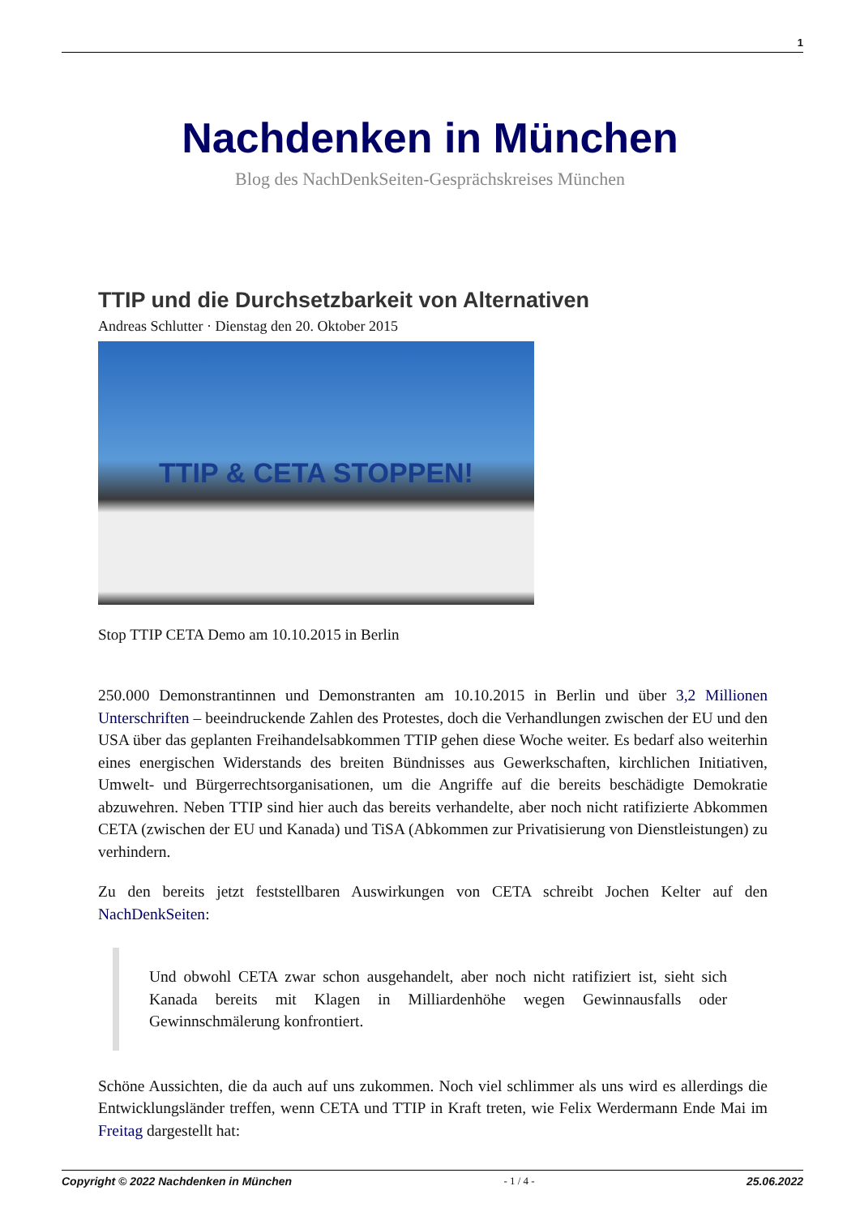1
Nachdenken in München
Blog des NachDenkSeiten-Gesprächskreises München
TTIP und die Durchsetzbarkeit von Alternativen
Andreas Schlutter · Dienstag den 20. Oktober 2015
TTIP & CETA STOPPEN!
Stop TTIP CETA Demo am 10.10.2015 in Berlin
250.000 Demonstrantinnen und Demonstranten am 10.10.2015 in Berlin und über 3,2 Millionen Unterschriften – beeindruckende Zahlen des Protestes, doch die Verhandlungen zwischen der EU und den USA über das geplanten Freihandelsabkommen TTIP gehen diese Woche weiter. Es bedarf also weiterhin eines energischen Widerstands des breiten Bündnisses aus Gewerkschaften, kirchlichen Initiativen, Umwelt- und Bürgerrechtsorganisationen, um die Angriffe auf die bereits beschädigte Demokratie abzuwehren. Neben TTIP sind hier auch das bereits verhandelte, aber noch nicht ratifizierte Abkommen CETA (zwischen der EU und Kanada) und TiSA (Abkommen zur Privatisierung von Dienstleistungen) zu verhindern.
Zu den bereits jetzt feststellbaren Auswirkungen von CETA schreibt Jochen Kelter auf den NachDenkSeiten:
Und obwohl CETA zwar schon ausgehandelt, aber noch nicht ratifiziert ist, sieht sich Kanada bereits mit Klagen in Milliardenhöhe wegen Gewinnausfalls oder Gewinnschmälerung konfrontiert.
Schöne Aussichten, die da auch auf uns zukommen. Noch viel schlimmer als uns wird es allerdings die Entwicklungsländer treffen, wenn CETA und TTIP in Kraft treten, wie Felix Werdermann Ende Mai im Freitag dargestellt hat:
Copyright © 2022 Nachdenken in München - 1 / 4 - 25.06.2022